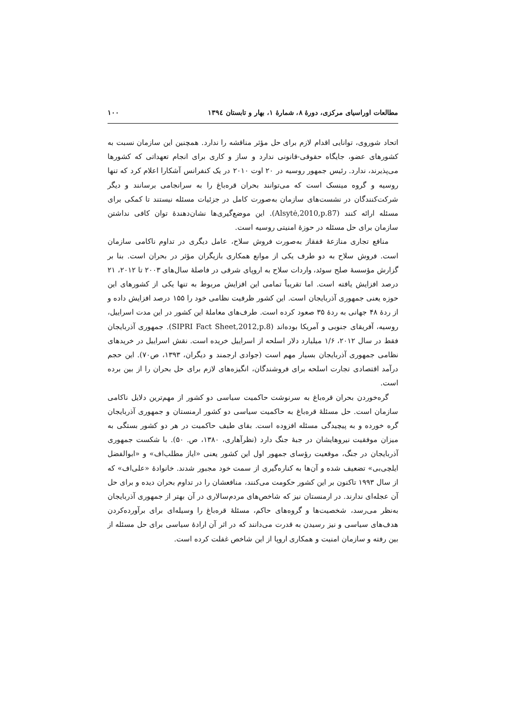مطالعات اوراسیای مرکزی، دورهٔ ۸، شمارهٔ ۱، بهار و تابستان ۱۳۹٤ ۱۰۰
اتحاد شوروی، توانایی اقدام لازم برای حل مؤثر مناقشه را ندارد. همچنین این سازمان نسبت به کشورهای عضو، جایگاه حقوقی-قانونی ندارد و ساز و کاری برای انجام تعهداتی که کشورها می‌پذیرند، ندارد. رئیس جمهور روسیه در ۲۰ اوت ۲۰۱۰ در یک کنفرانس آشکارا اعلام کرد که تنها روسیه و گروه مینسک است که می‌توانند بحران قره‌باغ را به سرانجامی برسانند و دیگر شرکت‌کنندگان در نشست‌های سازمان به‌صورت کامل در جزئیات مسئله نیستند تا کمکی برای مسئله ارائه کنند (Alsytė,2010,p.87). این موضع‌گیری‌ها نشان‌دهندهٔ توان کافی نداشتن سازمان برای حل مسئله در حوزهٔ امنیتی روسیه است.
منافع تجاری منازعهٔ قفقاز به‌صورت فروش سلاح، عامل دیگری در تداوم ناکامی سازمان است. فروش سلاح به دو طرف یکی از موانع همکاری بازیگران مؤثر در بحران است. بنا بر گزارش مؤسسهٔ صلح سوئد، واردات سلاح به اروپای شرقی در فاصلهٔ سال‌های ۲۰۰۳ تا ۲۰۱۲، ۲۱ درصد افزایش یافته است. اما تقریباً تمامی این افزایش مربوط به تنها یکی از کشورهای این حوزه یعنی جمهوری آذربایجان است. این کشور ظرفیت نظامی خود را ۱۵۵ درصد افزایش داده و از ردهٔ ۴۸ جهانی به ردهٔ ۳۵ صعود کرده است. طرف‌های معاملهٔ این کشور در این مدت اسراییل، روسیه، آفریقای جنوبی و آمریکا بوده‌اند (SIPRI Fact Sheet,2012,p.8). جمهوری آذربایجان فقط در سال ۲۰۱۲، ۱/۶ میلیارد دلار اسلحه از اسراییل خریده است. نقش اسراییل در خریدهای نظامی جمهوری آذربایجان بسیار مهم است (جوادی ارجمند و دیگران، ۱۳۹۳، ص۷۰). این حجم درآمد اقتصادی تجارت اسلحه برای فروشندگان، انگیزه‌های لازم برای حل بحران را از بین برده است.
گره‌خوردن بحران قره‌باغ به سرنوشت حاکمیت سیاسی دو کشور از مهم‌ترین دلایل ناکامی سازمان است. حل مسئلهٔ قره‌باغ به حاکمیت سیاسی دو کشور ارمنستان و جمهوری آذربایجان گره خورده و به پیچیدگی مسئله افزوده است. بقای طیف حاکمیت در هر دو کشور بستگی به میزان موفقیت نیروهایشان در جبهٔ جنگ دارد (نظرآهاری، ۱۳۸۰، ص. ۵۰). با شکست جمهوری آذربایجان در جنگ، موقعیت رؤسای جمهور اول این کشور یعنی «ایاز مطلب‌اف» و «ابوالفضل ایلچی‌بی» تضعیف شده و آن‌ها به کناره‌گیری از سمت خود مجبور شدند. خانوادهٔ «علی‌اف» که از سال ۱۹۹۳ تاکنون بر این کشور حکومت می‌کنند، منافعشان را در تداوم بحران دیده و برای حل آن عجله‌ای ندارند. در ارمنستان نیز که شاخص‌های مردم‌سالاری در آن بهتر از جمهوری آذربایجان به‌نظر می‌رسد، شخصیت‌ها و گروه‌های حاکم، مسئلهٔ قره‌باغ را وسیله‌ای برای برآورده‌کردن هدف‌های سیاسی و نیز رسیدن به قدرت می‌دانند که در اثر آن ارادهٔ سیاسی برای حل مسئله از بین رفته و سازمان امنیت و همکاری اروپا از این شاخص غفلت کرده است.